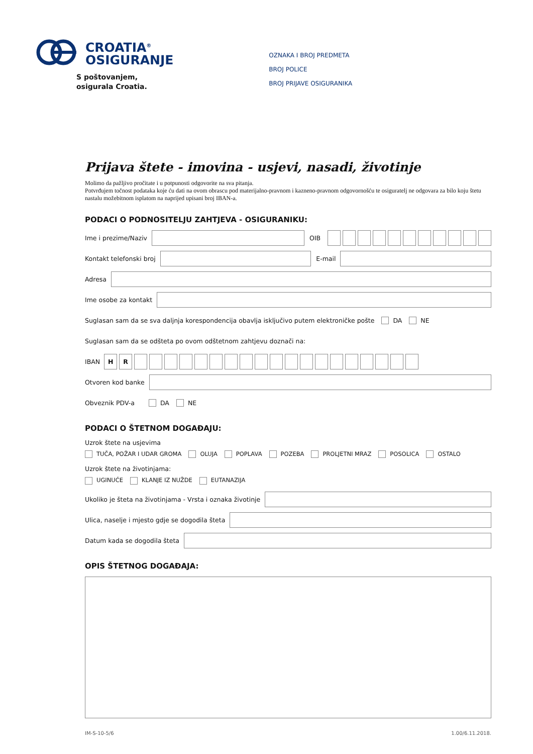CROATIA<sup>®</sup>
OSIGURANJE
S poštovanjem,
osigurala Croatia.
OZNAKA I BROJ PREDMETA
BROJ POLICE
BROJ PRIJAVE OSIGURANIKA
Prijava štete - imovina - usjevi, nasadi, životinje
Molimo da pažljivo pročitate i u potpunosti odgovorite na sva pitanja.
Potvrđujem točnost podataka koje ću dati na ovom obrascu pod materijalno-pravnom i kazneno-pravnom odgovornošću te osiguratelj ne odgovara za bilo koju štetu nastalu možebitnom isplatom na naprijed upisani broj IBAN-a.
PODACI O PODNOSITELJU ZAHTJEVA - OSIGURANIKU:
Ime i prezime/Naziv
OIB
Kontakt telefonski broj
E-mail
Adresa
Ime osobe za kontakt
Suglasan sam da se sva daljnja korespondencija obavlja isključivo putem elektroničke pošte DA NE
Suglasan sam da se odšteta po ovom odštetnom zahtjevu doznači na:
IBAN HR
Otvoren kod banke
Obveznik PDV-a DA NE
PODACI O ŠTETNOM DOGAĐAJU:
Uzrok štete na usjevima
TUČA, POŽAR I UDAR GROMA OLUJA POPLAVA POZEBA PROLJETNI MRAZ POSOLICA OSTALO
Uzrok štete na životinjama:
UGINUĆE KLANJE IZ NUŽDE EUTANAZIJA
Ukoliko je šteta na životinjama - Vrsta i oznaka životinje
Ulica, naselje i mjesto gdje se dogodila šteta
Datum kada se dogodila šteta
OPIS ŠTETNOG DOGAĐAJA:
IM-S-10-5/6 1.00/6.11.2018.